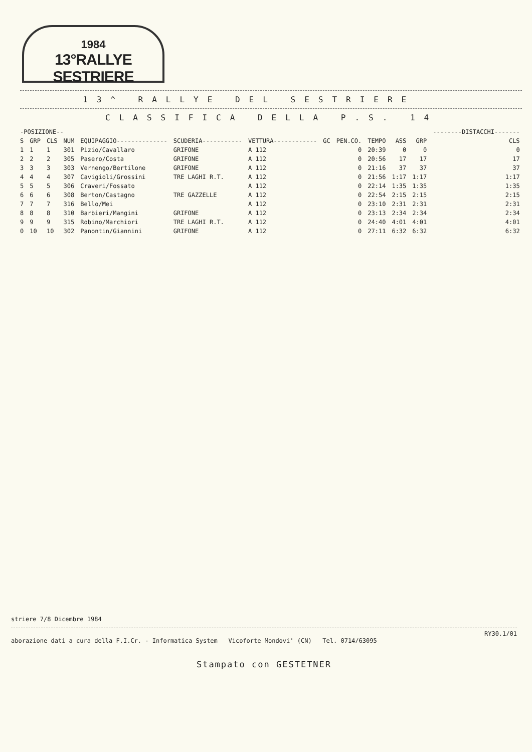1984
13°RALLYE SESTRIERE
13^ RALLYE DEL SESTRIERE
CLASSIFICA DELLA P.S. 14
| -POSIZIONE-- | | | | | | | | | | | | --------DISTACCHI------- |
| --- | --- | --- | --- | --- | --- | --- | --- | --- | --- | --- | --- | --- |
| S | GRP | CLS | NUM | EQUIPAGGIO-------------- | SCUDERIA----------- | VETTURA------------ | GC | PEN.CO. | TEMPO | ASS | GRP | CLS |
| 1 | 1 | 1 | 301 | Pizio/Cavallaro | GRIFONE | A 112 | | 0 | 20:39 | 0 | 0 | 0 |
| 2 | 2 | 2 | 305 | Pasero/Costa | GRIFONE | A 112 | | 0 | 20:56 | 17 | 17 | 17 |
| 3 | 3 | 3 | 303 | Vernengo/Bertilone | GRIFONE | A 112 | | 0 | 21:16 | 37 | 37 | 37 |
| 4 | 4 | 4 | 307 | Cavigioli/Grossini | TRE LAGHI R.T. | A 112 | | 0 | 21:56 | 1:17 | 1:17 | 1:17 |
| 5 | 5 | 5 | 306 | Craveri/Fossato | | A 112 | | 0 | 22:14 | 1:35 | 1:35 | 1:35 |
| 6 | 6 | 6 | 308 | Berton/Castagno | TRE GAZZELLE | A 112 | | 0 | 22:54 | 2:15 | 2:15 | 2:15 |
| 7 | 7 | 7 | 316 | Bello/Mei | | A 112 | | 0 | 23:10 | 2:31 | 2:31 | 2:31 |
| 8 | 8 | 8 | 310 | Barbieri/Mangini | GRIFONE | A 112 | | 0 | 23:13 | 2:34 | 2:34 | 2:34 |
| 9 | 9 | 9 | 315 | Robino/Marchiori | TRE LAGHI R.T. | A 112 | | 0 | 24:40 | 4:01 | 4:01 | 4:01 |
| 0 | 10 | 10 | 302 | Panontin/Giannini | GRIFONE | A 112 | | 0 | 27:11 | 6:32 | 6:32 | 6:32 |
striere 7/8 Dicembre 1984
RY30.1/01
aborazione dati a cura della F.I.Cr. - Informatica System Vicoforte Mondovi' (CN) Tel. 0714/63095
Stampato con GESTETNER